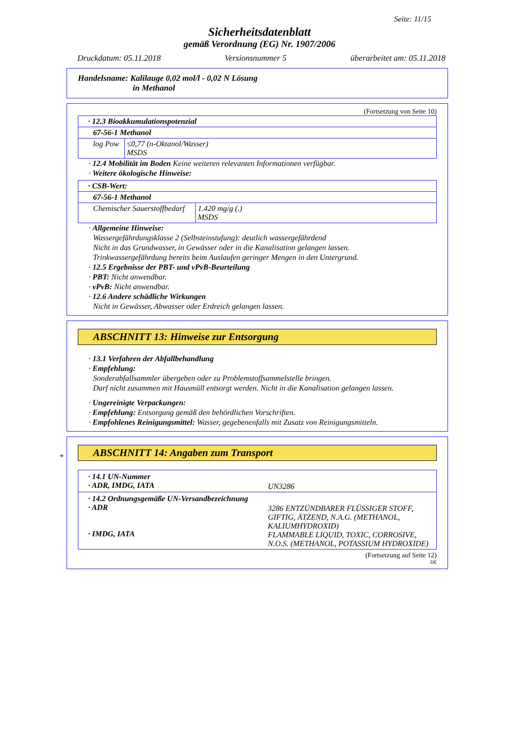Seite: 11/15
Sicherheitsdatenblatt
gemäß Verordnung (EG) Nr. 1907/2006
Druckdatum: 05.11.2018 Versionsnummer 5 überarbeitet am: 05.11.2018
Handelsname: Kalilauge 0,02 mol/l - 0,02 N Lösung
in Methanol
(Fortsetzung von Seite 10)
| · 12.3 Bioakkumulationspotenzial | |
| 67-56-1 Methanol | |
| log Pow | ≤0,77 (n-Oktanol/Wasser) MSDS |
· 12.4 Mobilität im Boden Keine weiteren relevanten Informationen verfügbar.
· Weitere ökologische Hinweise:
| · CSB-Wert: | |
| 67-56-1 Methanol | |
| Chemischer Sauerstoffbedarf | 1.420 mg/g (.) MSDS |
· Allgemeine Hinweise:
Wassergefährdungsklasse 2 (Selbsteinstufung): deutlich wassergefährdend
Nicht in das Grundwasser, in Gewässer oder in die Kanalisation gelangen lassen.
Trinkwassergefährdung bereits beim Auslaufen geringer Mengen in den Untergrund.
· 12.5 Ergebnisse der PBT- und vPvB-Beurteilung
· PBT: Nicht anwendbar.
· vPvB: Nicht anwendbar.
· 12.6 Andere schädliche Wirkungen
Nicht in Gewässer, Abwasser oder Erdreich gelangen lassen.
ABSCHNITT 13: Hinweise zur Entsorgung
· 13.1 Verfahren der Abfallbehandlung
· Empfehlung:
Sonderabfallsammler übergeben oder zu Problemstoffsammelstelle bringen.
Darf nicht zusammen mit Hausmüll entsorgt werden. Nicht in die Kanalisation gelangen lassen.
· Ungereinigte Verpackungen:
· Empfehlung: Entsorgung gemäß den behördlichen Vorschriften.
· Empfohlenes Reinigungsmittel: Wasser, gegebenenfalls mit Zusatz von Reinigungsmitteln.
*
ABSCHNITT 14: Angaben zum Transport
| · 14.1 UN-Nummer · ADR, IMDG, IATA | UN3286 |
| · 14.2 Ordnungsgemäße UN-Versandbezeichnung · ADR · IMDG, IATA | 3286 ENTZÜNDBARER FLÜSSIGER STOFF, GIFTIG, ÄTZEND, N.A.G. (METHANOL, KALIUMHYDROXID) FLAMMABLE LIQUID, TOXIC, CORROSIVE, N.O.S. (METHANOL, POTASSIUM HYDROXIDE) |
(Fortsetzung auf Seite 12)
DE